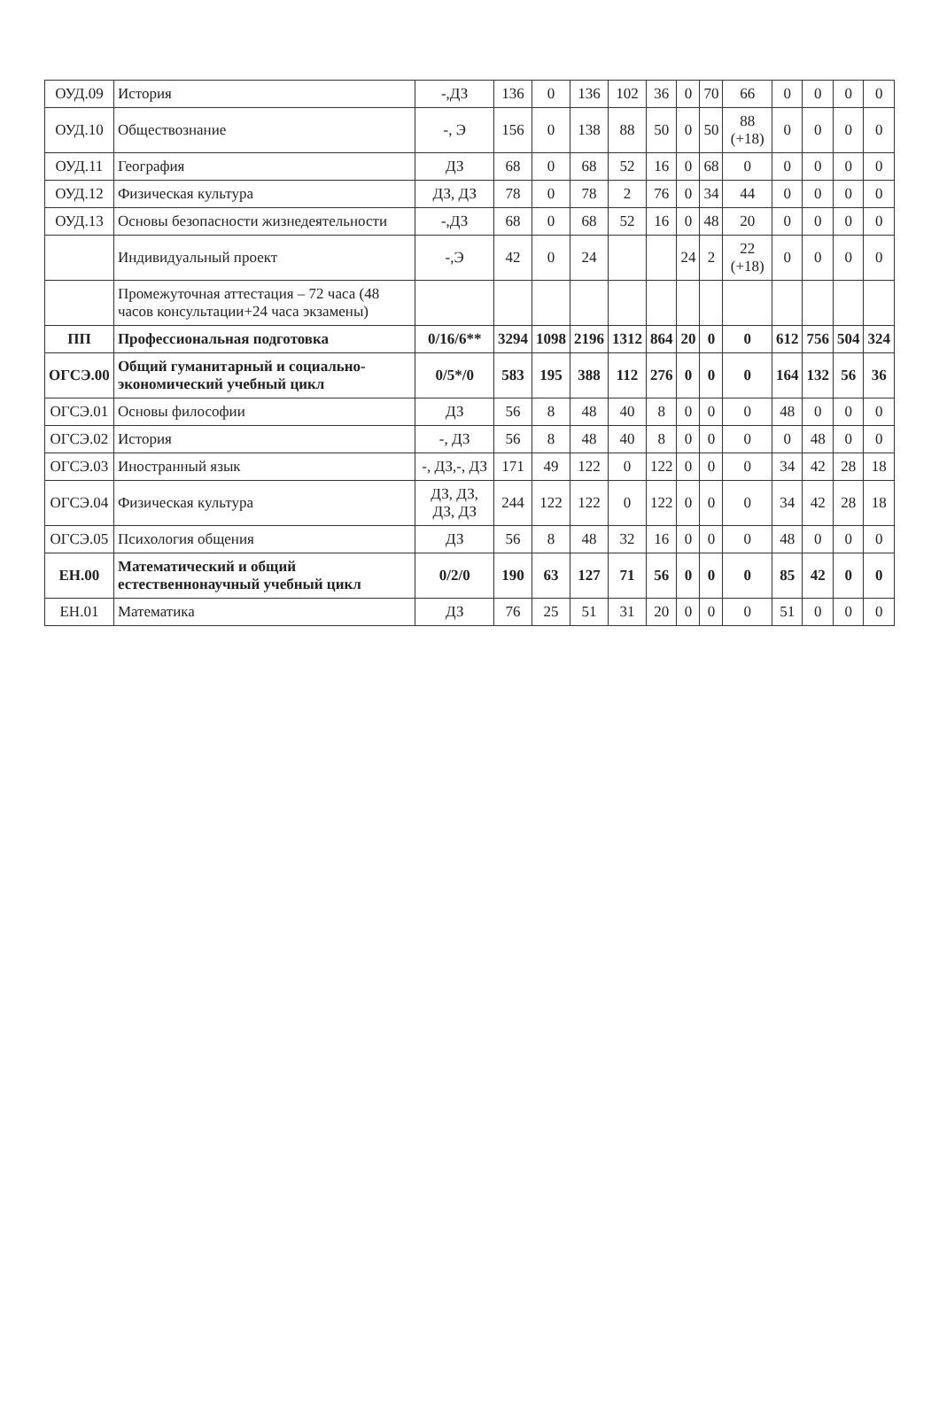| ОУД.09 | История | -,ДЗ | 136 | 0 | 136 | 102 | 36 | 0 | 70 | 66 | 0 | 0 | 0 | 0 |
| ОУД.10 | Обществознание | -, Э | 156 | 0 | 138 | 88 | 50 | 0 | 50 | 88 (+18) | 0 | 0 | 0 | 0 |
| ОУД.11 | География | ДЗ | 68 | 0 | 68 | 52 | 16 | 0 | 68 | 0 | 0 | 0 | 0 | 0 |
| ОУД.12 | Физическая культура | ДЗ, ДЗ | 78 | 0 | 78 | 2 | 76 | 0 | 34 | 44 | 0 | 0 | 0 | 0 |
| ОУД.13 | Основы безопасности жизнедеятельности | -,ДЗ | 68 | 0 | 68 | 52 | 16 | 0 | 48 | 20 | 0 | 0 | 0 | 0 |
| | Индивидуальный проект | -,Э | 42 | 0 | 24 | | | 24 | 2 | 22 (+18) | 0 | 0 | 0 | 0 |
| | Промежуточная аттестация – 72 часа (48 часов консультации+24 часа экзамены) | | | | | | | | | | | | | |
| ПП | Профессиональная подготовка | 0/16/6** | 3294 | 1098 | 2196 | 1312 | 864 | 20 | 0 | 0 | 612 | 756 | 504 | 324 |
| ОГСЭ.00 | Общий гуманитарный и социально-экономический учебный цикл | 0/5*/0 | 583 | 195 | 388 | 112 | 276 | 0 | 0 | 0 | 164 | 132 | 56 | 36 |
| ОГСЭ.01 | Основы философии | ДЗ | 56 | 8 | 48 | 40 | 8 | 0 | 0 | 0 | 48 | 0 | 0 | 0 |
| ОГСЭ.02 | История | -, ДЗ | 56 | 8 | 48 | 40 | 8 | 0 | 0 | 0 | 0 | 48 | 0 | 0 |
| ОГСЭ.03 | Иностранный язык | -, ДЗ,-, ДЗ | 171 | 49 | 122 | 0 | 122 | 0 | 0 | 0 | 34 | 42 | 28 | 18 |
| ОГСЭ.04 | Физическая культура | ДЗ, ДЗ, ДЗ, ДЗ | 244 | 122 | 122 | 0 | 122 | 0 | 0 | 0 | 34 | 42 | 28 | 18 |
| ОГСЭ.05 | Психология общения | ДЗ | 56 | 8 | 48 | 32 | 16 | 0 | 0 | 0 | 48 | 0 | 0 | 0 |
| ЕН.00 | Математический и общий естественнонаучный учебный цикл | 0/2/0 | 190 | 63 | 127 | 71 | 56 | 0 | 0 | 0 | 85 | 42 | 0 | 0 |
| ЕН.01 | Математика | ДЗ | 76 | 25 | 51 | 31 | 20 | 0 | 0 | 0 | 51 | 0 | 0 | 0 |